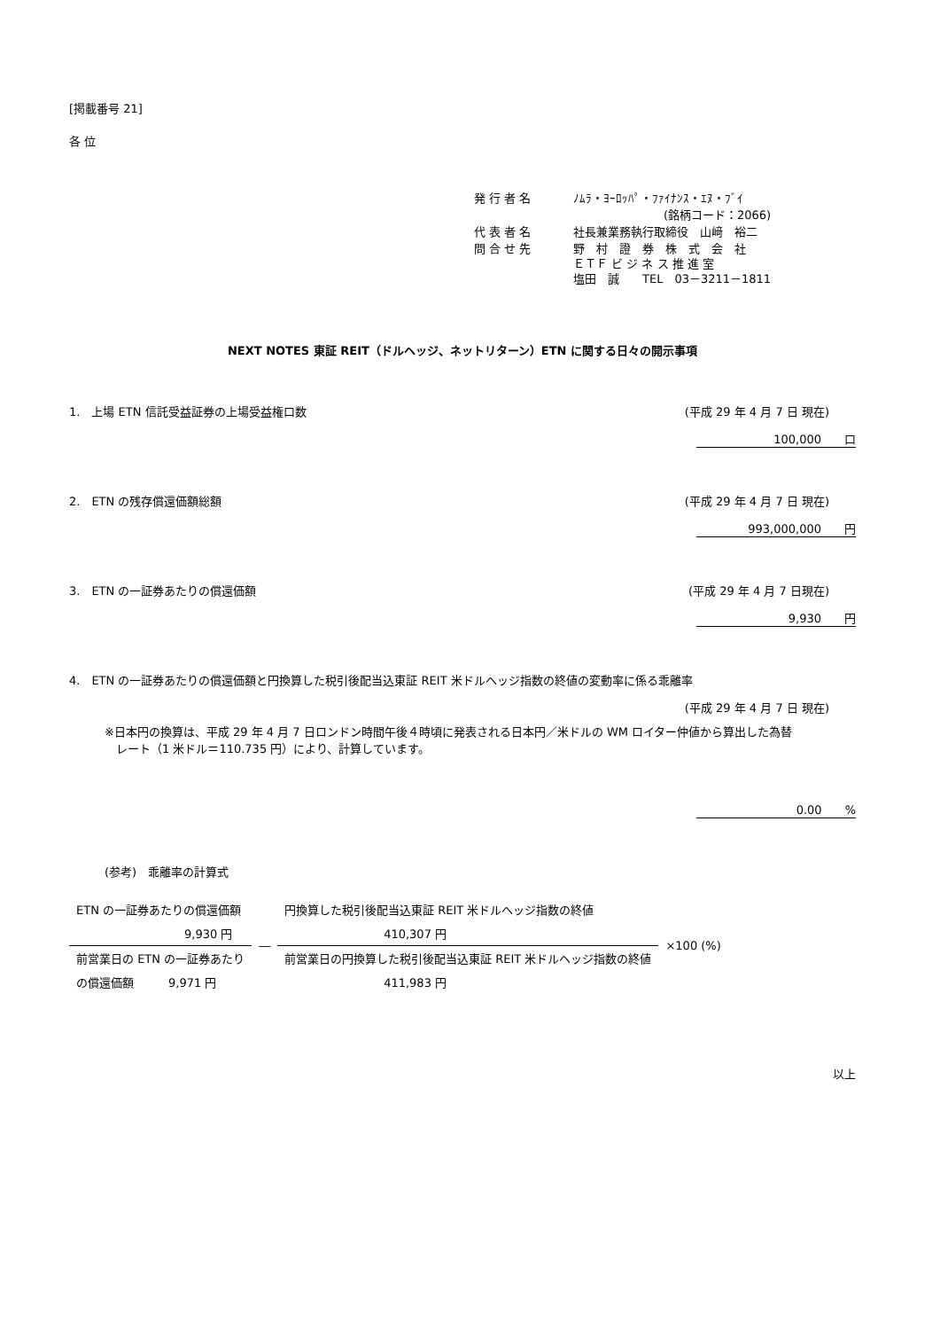[掲載番号 21]
各 位
| 発 行 者 名 | ﾉﾑﾗ・ﾖｰﾛｯﾊﾟ・ﾌｧｲﾅﾝｽ・ｴﾇ・ﾌﾞｲ |
| | (銘柄コード：2066) |
| 代 表 者 名 | 社長兼業務執行取締役 山﨑 裕二 |
| 問 合 せ 先 | 野 村 證 券 株 式 会 社 ＥＴＦ ビ ジ ネ ス 推 進 室 塩田 誠 TEL 03－3211－1811 |
NEXT NOTES 東証 REIT（ドルヘッジ、ネットリターン）ETN に関する日々の開示事項
1.　上場 ETN 信託受益証券の上場受益権口数 (平成 29 年 4 月 7 日 現在)
100,000　　口
2.　ETN の残存償還価額総額 (平成 29 年 4 月 7 日 現在)
993,000,000　　円
3.　ETN の一証券あたりの償還価額 (平成 29 年 4 月 7 日現在)
9,930　　円
4.　ETN の一証券あたりの償還価額と円換算した税引後配当込東証 REIT 米ドルヘッジ指数の終値の変動率に係る乖離率
(平成 29 年 4 月 7 日 現在)
※日本円の換算は、平成 29 年 4 月 7 日ロンドン時間午後４時頃に発表される日本円／米ドルの WM ロイター仲値から算出した為替
　レート（1 米ドル＝110.735 円）により、計算しています。
0.00　　%
(参考)　乖離率の計算式
| ETN の一証券あたりの償還価額 | | 円換算した税引後配当込東証 REIT 米ドルヘッジ指数の終値 | |
| 9,930 円 | ― | 410,307 円 | ×100 (%) |
| 前営業日の ETN の一証券あたり | | 前営業日の円換算した税引後配当込東証 REIT 米ドルヘッジ指数の終値 | |
| の償還価額 9,971 円 | | 411,983 円 | |
以上